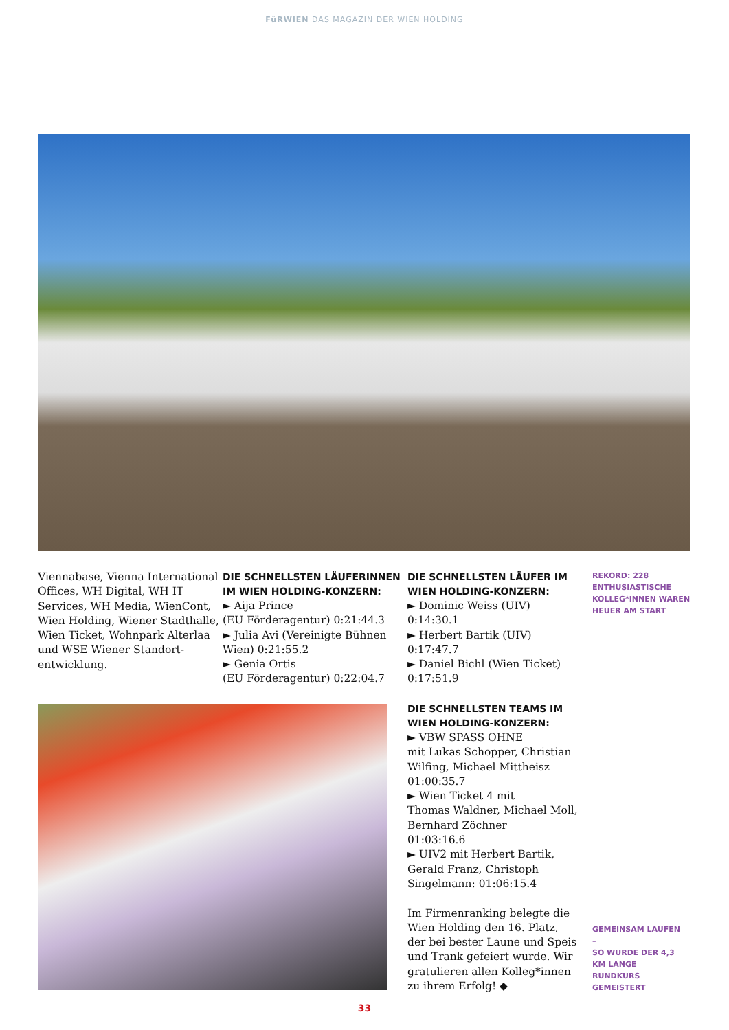FüRWIEN DAS MAGAZIN DER WIEN HOLDING
Viennabase, Vienna International Offices, WH Digital, WH IT Services, WH Media, WienCont, Wien Holding, Wiener Stadthalle, Wien Ticket, Wohnpark Alterlaa und WSE Wiener Standort­entwicklung.
DIE SCHNELLSTEN LÄUFERINNEN IM WIEN HOLDING-KONZERN:
► Aija Prince
(EU Förderagentur) 0:21:44.3
► Julia Avi (Vereinigte Bühnen Wien) 0:21:55.2
► Genia Ortis
(EU Förderagentur) 0:22:04.7
DIE SCHNELLSTEN LÄUFER IM WIEN HOLDING-KONZERN:
► Dominic Weiss (UIV)
0:14:30.1
► Herbert Bartik (UIV)
0:17:47.7
► Daniel Bichl (Wien Ticket)
0:17:51.9
REKORD: 228 ENTHUSIASTISCHE KOLLEG*INNEN WAREN HEUER AM START
DIE SCHNELLSTEN TEAMS IM WIEN HOLDING-KONZERN:
► VBW SPASS OHNE
mit Lukas Schopper, Christian Wilfing, Michael Mittheisz
01:00:35.7
► Wien Ticket 4 mit
Thomas Waldner, Michael Moll, Bernhard Zöchner
01:03:16.6
► UIV2 mit Herbert Bartik, Gerald Franz, Christoph Singelmann: 01:06:15.4
Im Firmenranking belegte die Wien Holding den 16. Platz, der bei bester Laune und Speis und Trank gefeiert wurde. Wir gratulieren allen Kolleg*innen zu ihrem Erfolg! ◆
GEMEINSAM LAUFEN –
SO WURDE DER 4,3 KM LANGE RUNDKURS GEMEISTERT
33